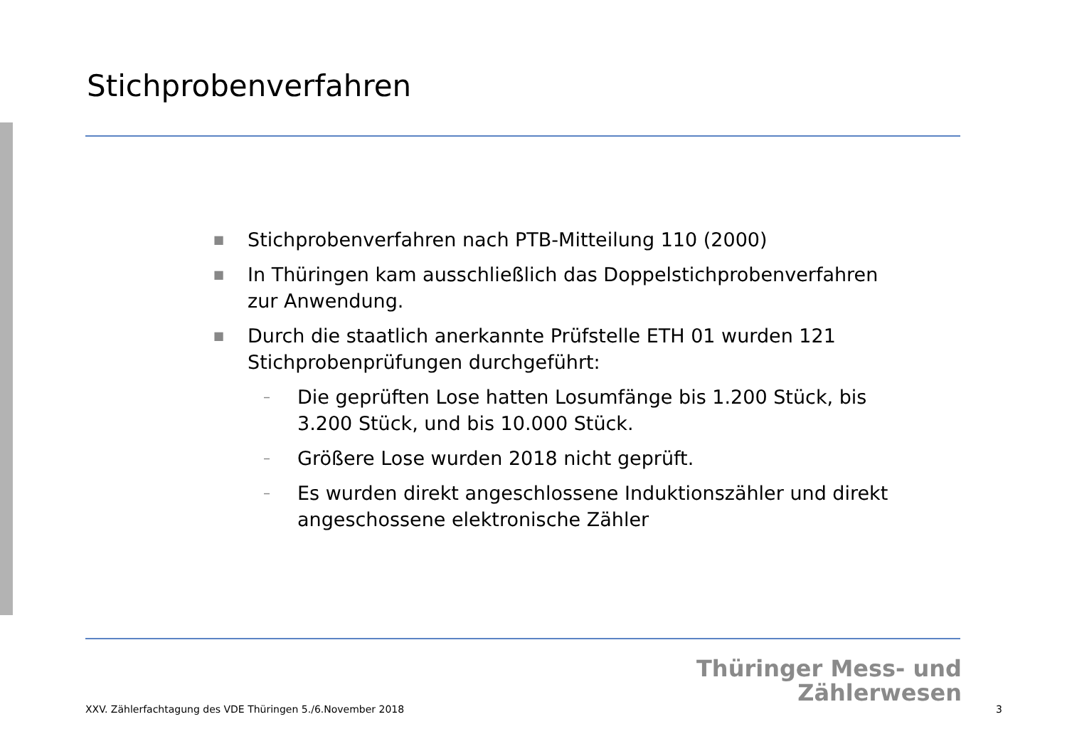Stichprobenverfahren
■ Stichprobenverfahren nach PTB-Mitteilung 110 (2000)
■ In Thüringen kam ausschließlich das Doppelstichprobenverfahren zur Anwendung.
■ Durch die staatlich anerkannte Prüfstelle ETH 01 wurden 121 Stichprobenprüfungen durchgeführt:
– Die geprüften Lose hatten Losumfänge bis 1.200 Stück, bis 3.200 Stück, und bis 10.000 Stück.
– Größere Lose wurden 2018 nicht geprüft.
– Es wurden direkt angeschlossene Induktionszähler und direkt angeschossene elektronische Zähler
Thüringer Mess- und
Zählerwesen
XXV. Zählerfachtagung des VDE Thüringen 5./6.November 2018
3